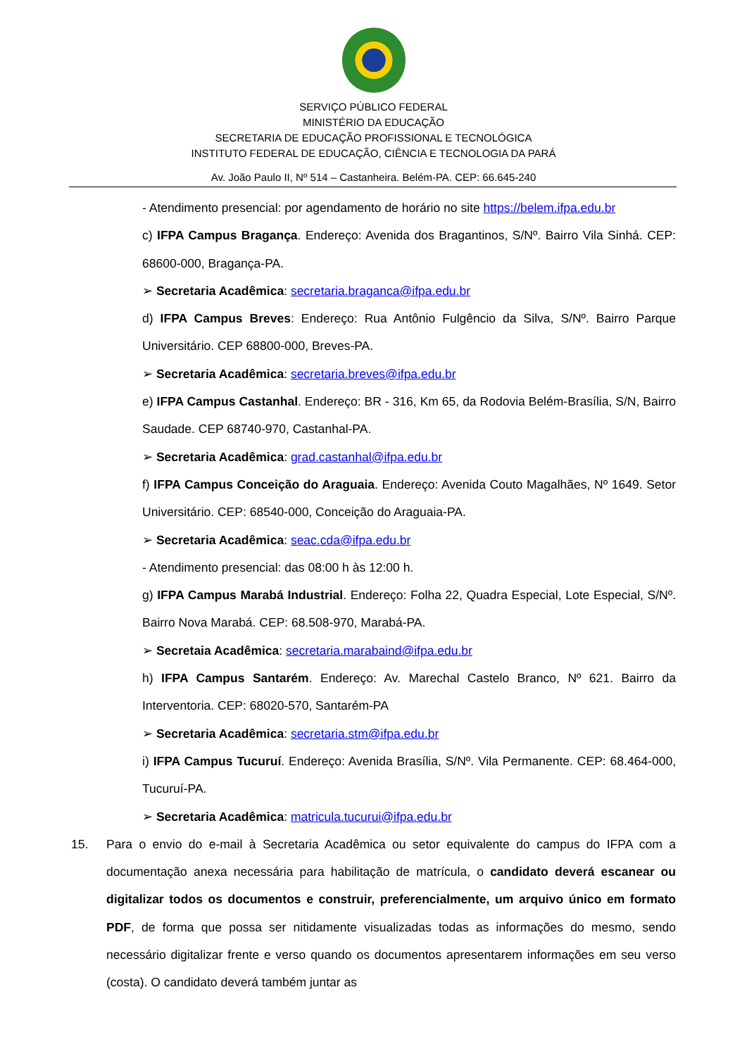SERVIÇO PÚBLICO FEDERAL
MINISTÉRIO DA EDUCAÇÃO
SECRETARIA DE EDUCAÇÃO PROFISSIONAL E TECNOLÓGICA
INSTITUTO FEDERAL DE EDUCAÇÃO, CIÊNCIA E TECNOLOGIA DA PARÁ
Av. João Paulo II, Nº 514 – Castanheira. Belém-PA. CEP: 66.645-240
- Atendimento presencial: por agendamento de horário no site https://belem.ifpa.edu.br
c) IFPA Campus Bragança. Endereço: Avenida dos Bragantinos, S/Nº. Bairro Vila Sinhá. CEP: 68600-000, Bragança-PA.
➢ Secretaria Acadêmica: secretaria.braganca@ifpa.edu.br
d) IFPA Campus Breves: Endereço: Rua Antônio Fulgêncio da Silva, S/Nº. Bairro Parque Universitário. CEP 68800-000, Breves-PA.
➢ Secretaria Acadêmica: secretaria.breves@ifpa.edu.br
e) IFPA Campus Castanhal. Endereço: BR - 316, Km 65, da Rodovia Belém-Brasília, S/N, Bairro Saudade. CEP 68740-970, Castanhal-PA.
➢ Secretaria Acadêmica: grad.castanhal@ifpa.edu.br
f) IFPA Campus Conceição do Araguaia. Endereço: Avenida Couto Magalhães, Nº 1649. Setor Universitário. CEP: 68540-000, Conceição do Araguaia-PA.
➢ Secretaria Acadêmica: seac.cda@ifpa.edu.br
- Atendimento presencial: das 08:00 h às 12:00 h.
g) IFPA Campus Marabá Industrial. Endereço: Folha 22, Quadra Especial, Lote Especial, S/Nº. Bairro Nova Marabá. CEP: 68.508-970, Marabá-PA.
➢ Secretaia Acadêmica: secretaria.marabaind@ifpa.edu.br
h) IFPA Campus Santarém. Endereço: Av. Marechal Castelo Branco, Nº 621. Bairro da Interventoria. CEP: 68020-570, Santarém-PA
➢ Secretaria Acadêmica: secretaria.stm@ifpa.edu.br
i) IFPA Campus Tucuruí. Endereço: Avenida Brasília, S/Nº. Vila Permanente. CEP: 68.464-000, Tucuruí-PA.
➢ Secretaria Acadêmica: matricula.tucurui@ifpa.edu.br
15. Para o envio do e-mail à Secretaria Acadêmica ou setor equivalente do campus do IFPA com a documentação anexa necessária para habilitação de matrícula, o candidato deverá escanear ou digitalizar todos os documentos e construir, preferencialmente, um arquivo único em formato PDF, de forma que possa ser nitidamente visualizadas todas as informações do mesmo, sendo necessário digitalizar frente e verso quando os documentos apresentarem informações em seu verso (costa). O candidato deverá também juntar as